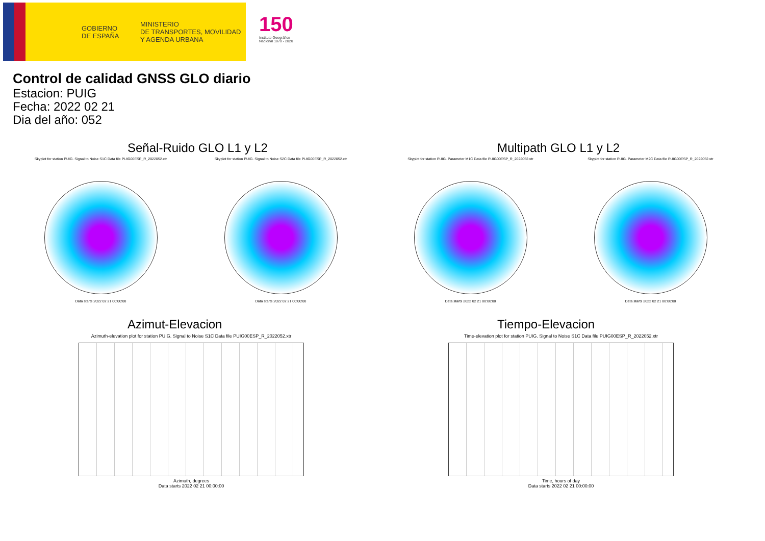GOBIERNO
DE ESPAÑA
MINISTERIO
DE TRANSPORTES, MOVILIDAD
Y AGENDA URBANA
150
Instituto Geográfico
Nacional 1870 - 2020
Control de calidad GNSS GLO diario
Estacion: PUIG
Fecha: 2022 02 21
Dia del año: 052
Señal-Ruido GLO L1 y L2
Skyplot for station PUIG. Signal to Noise S1C Data file PUIG00ESP_R_2022052.xtr
Data starts 2022 02 21 00:00:00
Skyplot for station PUIG. Signal to Noise S2C Data file PUIG00ESP_R_2022052.xtr
Data starts 2022 02 21 00:00:00
Multipath GLO L1 y L2
Skyplot for station PUIG. Parameter M1C Data file PUIG00ESP_R_2022052.xtr
Data starts 2022 02 21 00:00:00
Skyplot for station PUIG. Parameter M2C Data file PUIG00ESP_R_2022052.xtr
Data starts 2022 02 21 00:00:00
Azimut-Elevacion
Azimuth-elevation plot for station PUIG. Signal to Noise S1C Data file PUIG00ESP_R_2022052.xtr
Azimuth, degrees
Data starts 2022 02 21 00:00:00
Tiempo-Elevacion
Time-elevation plot for station PUIG. Signal to Noise S1C Data file PUIG00ESP_R_2022052.xtr
Time, hours of day
Data starts 2022 02 21 00:00:00